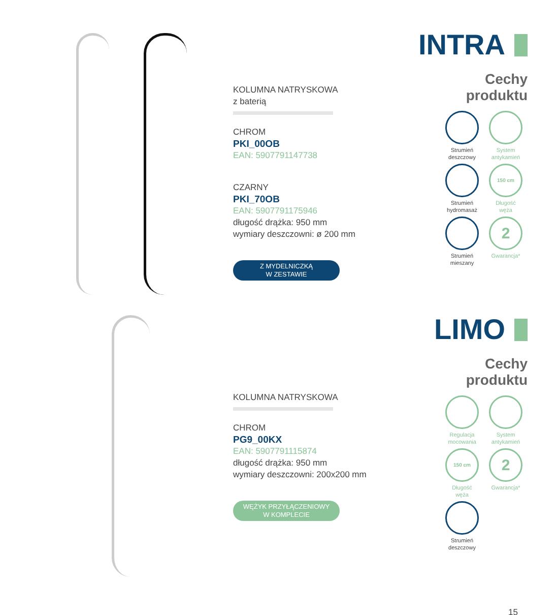KOLUMNA NATRYSKOWA
z baterią
CHROM
PKI_00OB
EAN: 5907791147738
CZARNY
PKI_70OB
EAN: 5907791175946
długość drążka: 950 mm
wymiary deszczowni: ø 200 mm
Z MYDELNICZKĄ
W ZESTAWIE
INTRA
Cechy
produktu
Strumień
deszczowy
System
antykamień
Strumień
hydromasaż
150 cm
Długość
węża
Strumień
mieszany
2
Gwarancja*
KOLUMNA NATRYSKOWA
CHROM
PG9_00KX
EAN: 5907791115874
długość drążka: 950 mm
wymiary deszczowni: 200x200 mm
WĘŻYK PRZYŁĄCZENIOWY
W KOMPLECIE
LIMO
Cechy
produktu
Regulacja
mocowania
System
antykamień
150 cm
Długość
węża
2
Gwarancja*
Strumień
deszczowy
15